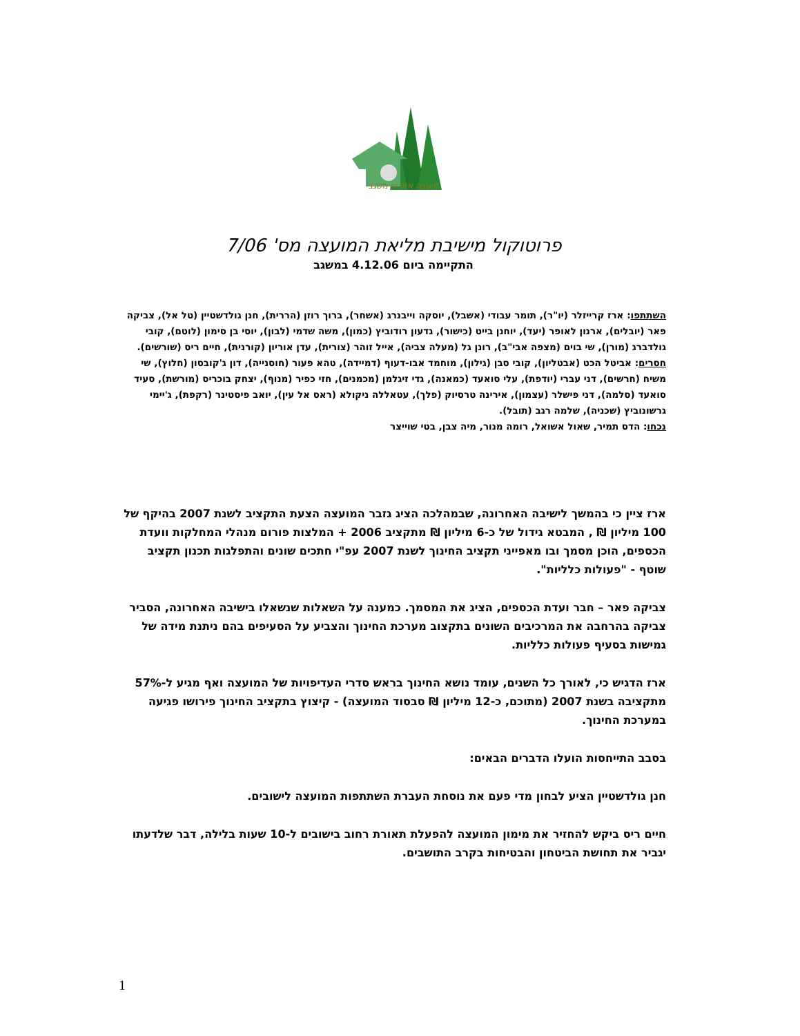מועצה אזורית משגב
פרוטוקול מישיבת מליאת המועצה מס' 7/06
התקיימה ביום 4.12.06 במשגב
השתתפו: ארז קרייזלר (יו"ר), תומר עבודי (אשבל), יוסקה וייבנרג (אשחר), ברוך רוזן (הררית), חנן גולדשטיין (טל אל), צביקה פאר (יובלים), ארנון לאופר (יעד), יוחנן בייט (כישור), גדעון רודוביץ (כמון), משה שדמי (לבון), יוסי בן סימון (לוטם), קובי גולדברג (מורן), שי בוים (מצפה אבי"ב), רונן גל (מעלה צביה), אייל זוהר (צורית), עדן אוריון (קורנית), חיים ריס (שורשים).
חסרים: אביטל הכט (אבטליון), קובי סבן (גילון), מוחמד אבו-דעוף (דמיידה), טהא פעור (חוסנייה), דון ג'קובסון (חלוץ), שי משיח (חרשים), דני עברי (יודפת), עלי סואעד (כמאנה), גדי זיגלמן (מכמנים), חזי כפיר (מנוף), יצחק בוכריס (מורשת), סעיד סואעד (סלמה), דני פישלר (עצמון), אירינה טרסיוק (פלך), עטאללה ניקולא (ראס אל עין), יואב פיסטינר (רקפת), ג'יימי גרשונוביץ (שכניה), שלמה רגב (תובל).
נכחו: הדס תמיר, שאול אשואל, רומה מנור, מיה צבן, בטי שוייצר
ארז ציין כי בהמשך לישיבה האחרונה, שבמהלכה הציג גזבר המועצה הצעת התקציב לשנת 2007 בהיקף של 100 מיליון ₪ , המבטא גידול של כ-6 מיליון ₪ מתקציב 2006 + המלצות פורום מנהלי המחלקות וועדת הכספים, הוכן מסמך ובו מאפייני תקציב החינוך לשנת 2007 עפ"י חתכים שונים והתפלגות תכנון תקציב שוטף - "פעולות כלליות".
צביקה פאר – חבר ועדת הכספים, הציג את המסמך. כמענה על השאלות שנשאלו בישיבה האחרונה, הסביר צביקה בהרחבה את המרכיבים השונים בתקצוב מערכת החינוך והצביע על הסעיפים בהם ניתנת מידה של גמישות בסעיף פעולות כלליות.
ארז הדגיש כי, לאורך כל השנים, עומד נושא החינוך בראש סדרי העדיפויות של המועצה ואף מגיע ל-57% מתקציבה בשנת 2007 (מתוכם, כ-12 מיליון ₪ סבסוד המועצה) - קיצוץ בתקציב החינוך פירושו פגיעה במערכת החינוך.
בסבב התייחסות הועלו הדברים הבאים:
חנן גולדשטיין הציע לבחון מדי פעם את נוסחת העברת השתתפות המועצה לישובים.
חיים ריס ביקש להחזיר את מימון המועצה להפעלת תאורת רחוב בישובים ל-10 שעות בלילה, דבר שלדעתו יגביר את תחושת הביטחון והבטיחות בקרב התושבים.
1